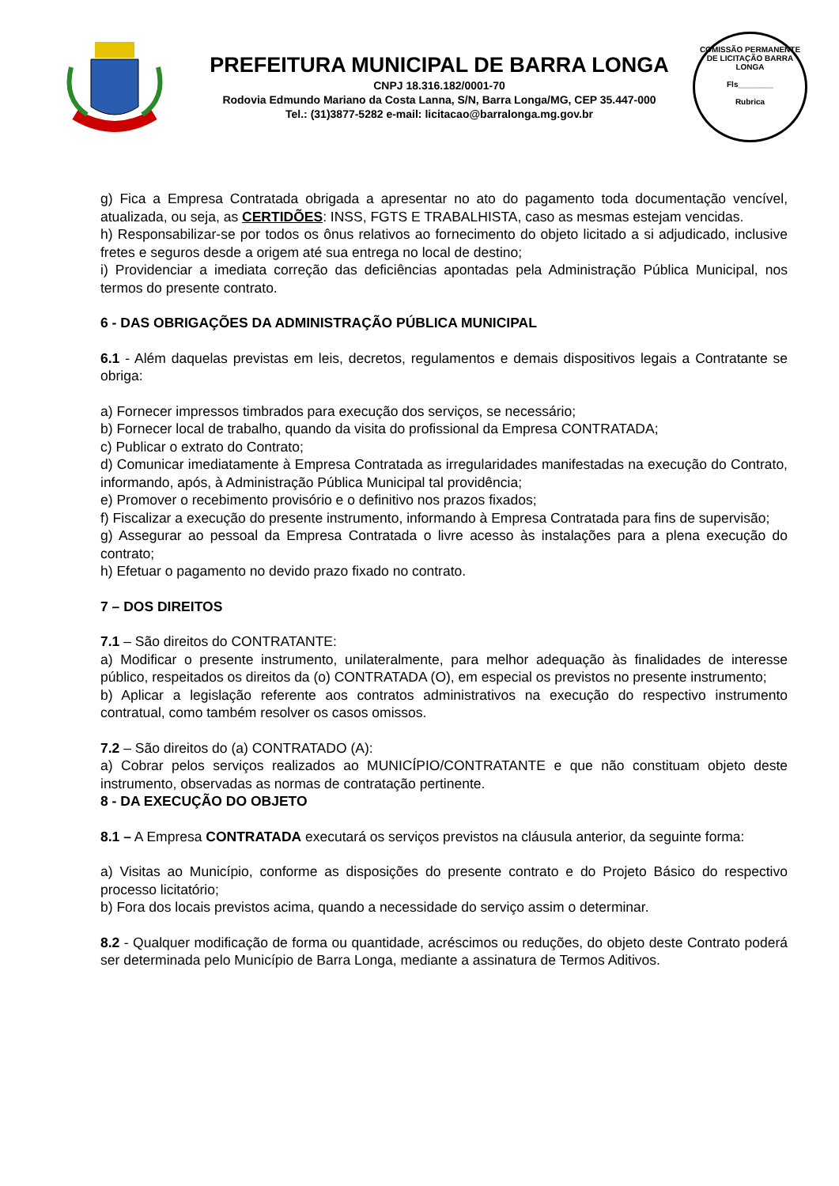PREFEITURA MUNICIPAL DE BARRA LONGA
CNPJ 18.316.182/0001-70
Rodovia Edmundo Mariano da Costa Lanna, S/N, Barra Longa/MG, CEP 35.447-000
Tel.: (31)3877-5282 e-mail: licitacao@barralonga.mg.gov.br
COMISSÃO PERMANENTE DE LICITAÇÃO BARRA LONGA
Fls________
Rubrica
g) Fica a Empresa Contratada obrigada a apresentar no ato do pagamento toda documentação vencível, atualizada, ou seja, as CERTIDÕES: INSS, FGTS E TRABALHISTA, caso as mesmas estejam vencidas.
h) Responsabilizar-se por todos os ônus relativos ao fornecimento do objeto licitado a si adjudicado, inclusive fretes e seguros desde a origem até sua entrega no local de destino;
i) Providenciar a imediata correção das deficiências apontadas pela Administração Pública Municipal, nos termos do presente contrato.
6 - DAS OBRIGAÇÕES DA ADMINISTRAÇÃO PÚBLICA MUNICIPAL
6.1 - Além daquelas previstas em leis, decretos, regulamentos e demais dispositivos legais a Contratante se obriga:
a) Fornecer impressos timbrados para execução dos serviços, se necessário;
b) Fornecer local de trabalho, quando da visita do profissional da Empresa CONTRATADA;
c) Publicar o extrato do Contrato;
d) Comunicar imediatamente à Empresa Contratada as irregularidades manifestadas na execução do Contrato, informando, após, à Administração Pública Municipal tal providência;
e) Promover o recebimento provisório e o definitivo nos prazos fixados;
f) Fiscalizar a execução do presente instrumento, informando à Empresa Contratada para fins de supervisão;
g) Assegurar ao pessoal da Empresa Contratada o livre acesso às instalações para a plena execução do contrato;
h) Efetuar o pagamento no devido prazo fixado no contrato.
7 – DOS DIREITOS
7.1 – São direitos do CONTRATANTE:
a) Modificar o presente instrumento, unilateralmente, para melhor adequação às finalidades de interesse público, respeitados os direitos da (o) CONTRATADA (O), em especial os previstos no presente instrumento;
b) Aplicar a legislação referente aos contratos administrativos na execução do respectivo instrumento contratual, como também resolver os casos omissos.
7.2 – São direitos do (a) CONTRATADO (A):
a) Cobrar pelos serviços realizados ao MUNICÍPIO/CONTRATANTE e que não constituam objeto deste instrumento, observadas as normas de contratação pertinente.
8 - DA EXECUÇÃO DO OBJETO
8.1 – A Empresa CONTRATADA executará os serviços previstos na cláusula anterior, da seguinte forma:
a) Visitas ao Município, conforme as disposições do presente contrato e do Projeto Básico do respectivo processo licitatório;
b) Fora dos locais previstos acima, quando a necessidade do serviço assim o determinar.
8.2 - Qualquer modificação de forma ou quantidade, acréscimos ou reduções, do objeto deste Contrato poderá ser determinada pelo Município de Barra Longa, mediante a assinatura de Termos Aditivos.